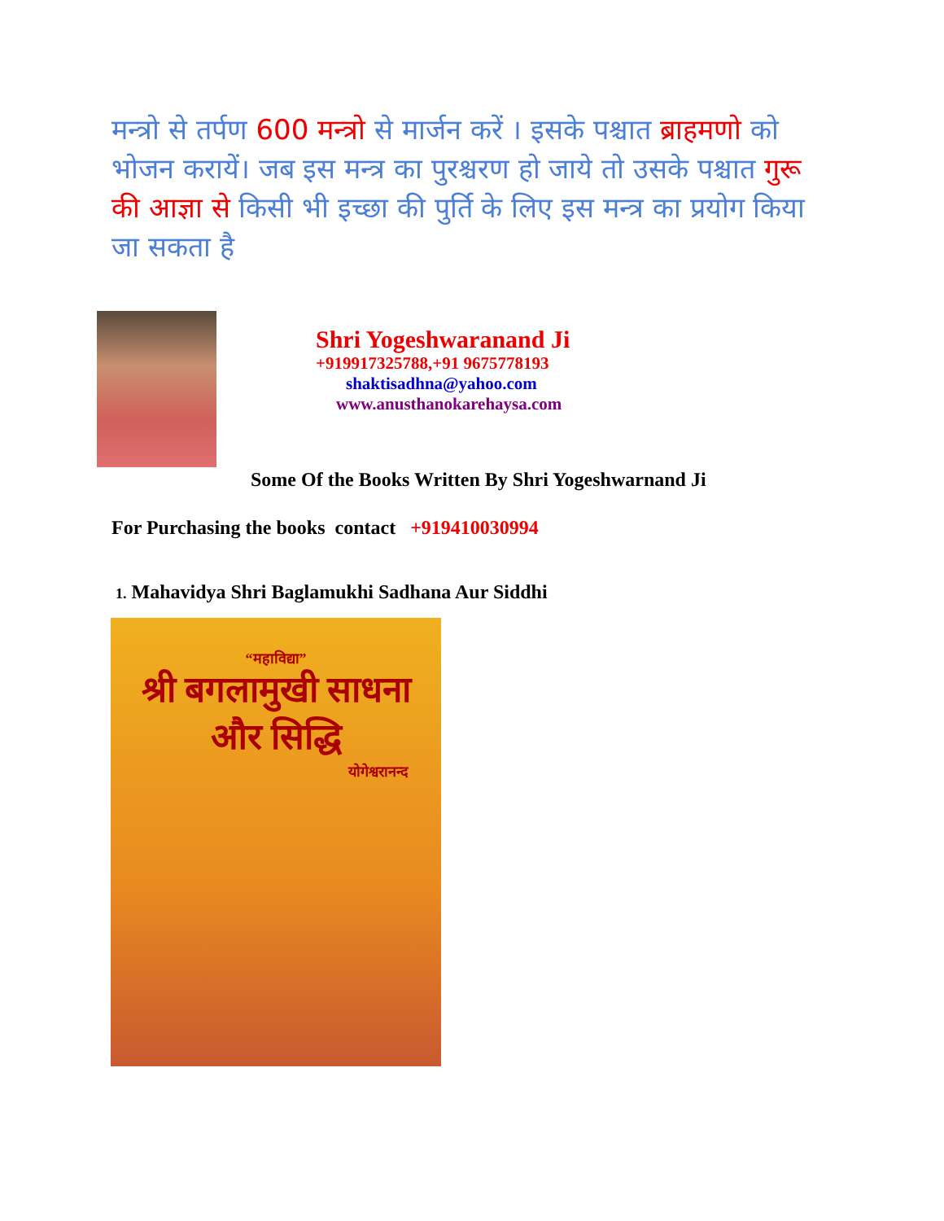मन्त्रो से तर्पण 600 मन्त्रो से मार्जन करें । इसके पश्चात ब्राहमणो को भोजन करायें। जब इस मन्त्र का पुरश्चरण हो जाये तो उसके पश्चात गुरू की आज्ञा से किसी भी इच्छा की पुर्ति के लिए इस मन्त्र का प्रयोग किया जा सकता है
Shri Yogeshwaranand Ji
+919917325788,+91 9675778193
shaktisadhna@yahoo.com
www.anusthanokarehaysa.com
Some Of the Books Written By Shri Yogeshwarnand Ji
For Purchasing the books contact +919410030994
1. Mahavidya Shri Baglamukhi Sadhana Aur Siddhi
“महाविद्या”
श्री बगलामुखी साधना
और सिद्धि
योगेश्वरानन्द